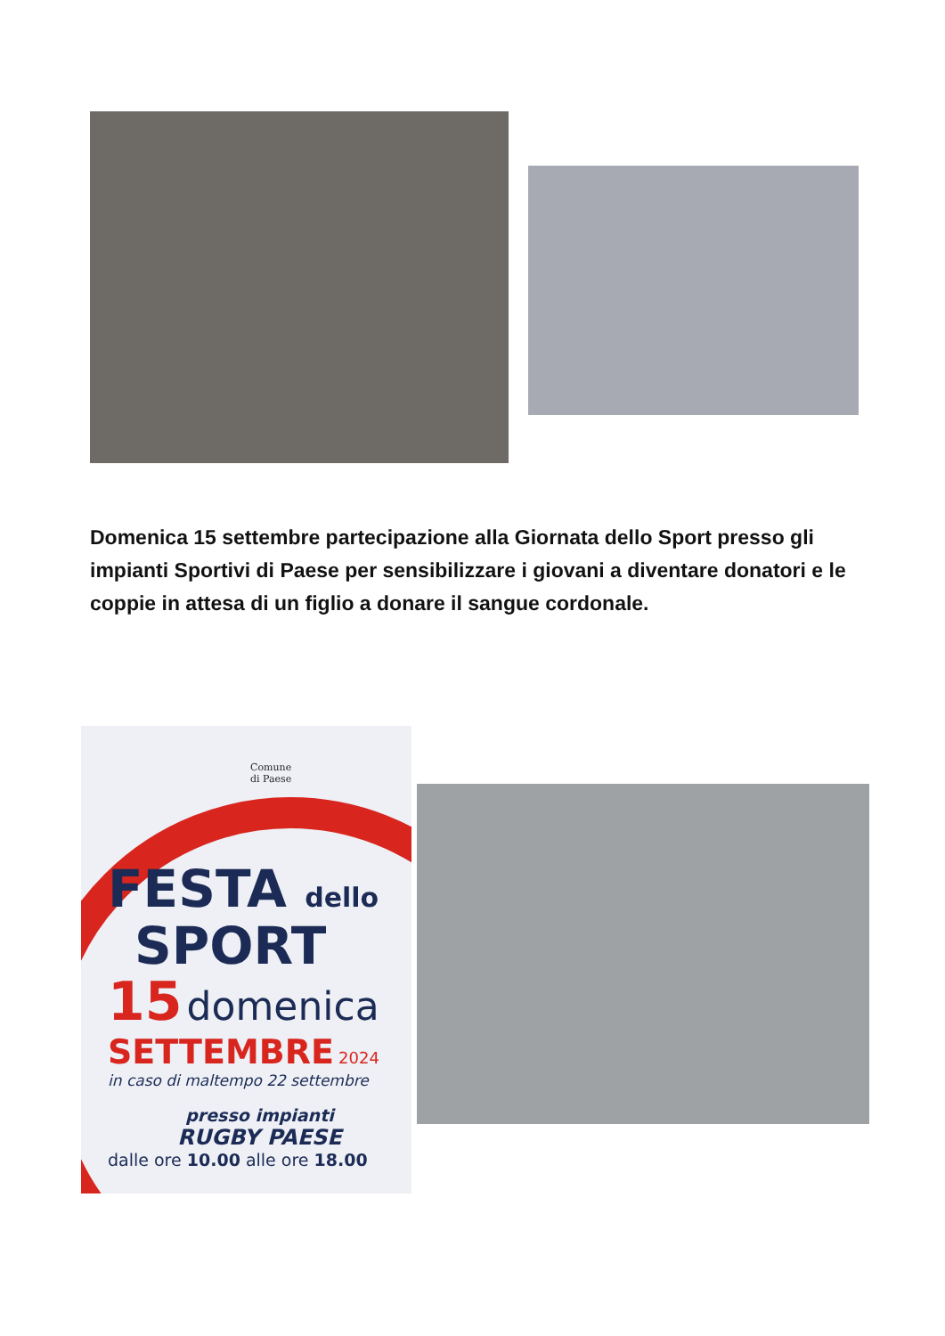Domenica 15 settembre partecipazione alla Giornata dello Sport presso gli impianti Sportivi di Paese per sensibilizzare i giovani a diventare donatori e le coppie in attesa di un figlio a donare il sangue cordonale.
Comune
di Paese
FESTA dello
SPORT
15 domenica
SETTEMBRE 2024
in caso di maltempo 22 settembre
presso impianti
RUGBY PAESE
dalle ore 10.00 alle ore 18.00